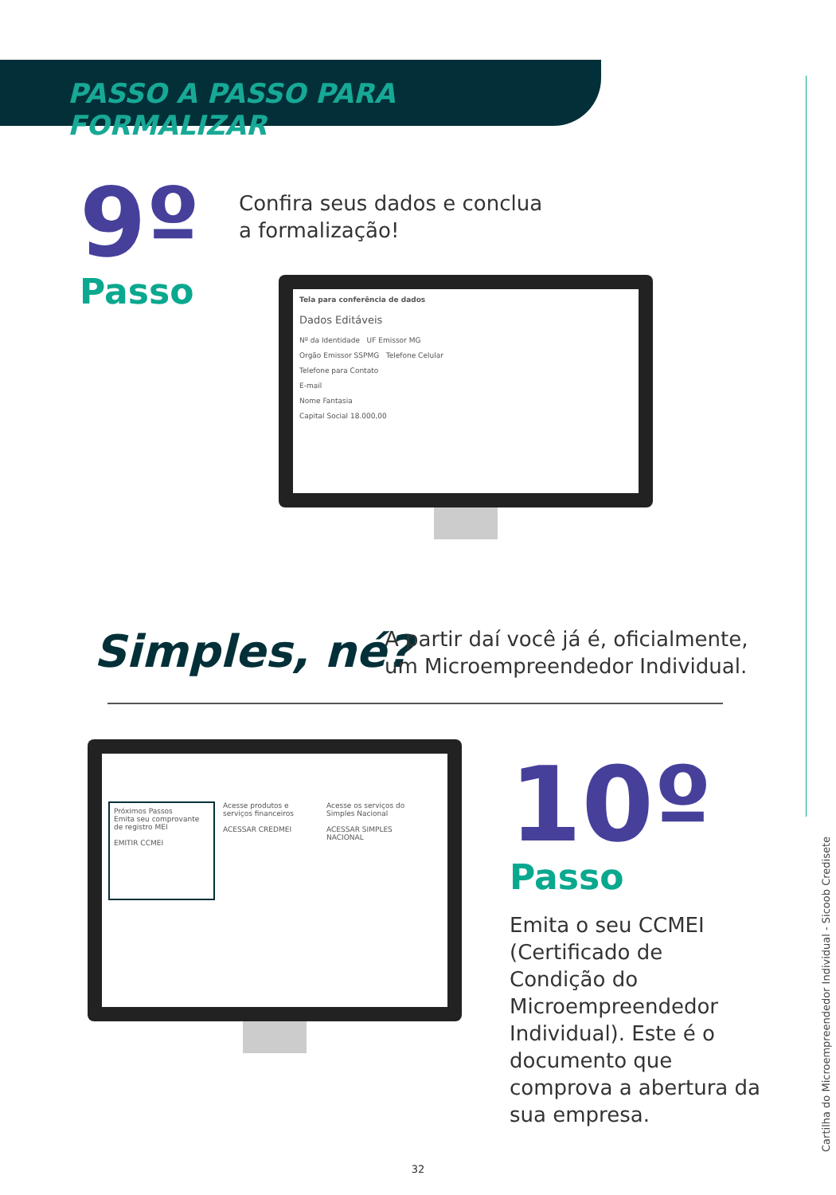PASSO A PASSO PARA FORMALIZAR
9º
Passo
Confira seus dados e conclua
a formalização!
Tela para conferência de dados
Dados Editáveis
Nº da Identidade UF Emissor MG
Orgão Emissor SSPMG Telefone Celular
Telefone para Contato
E-mail
Nome Fantasia
Capital Social 18.000,00
Simples, né?
A partir daí você já é, oficialmente,
um Microempreendedor Individual.
Próximos Passos
Emita seu comprovante de registro MEI
EMITIR CCMEI
Acesse produtos e serviços financeiros
ACESSAR CREDMEI
Acesse os serviços do Simples Nacional
ACESSAR SIMPLES NACIONAL
10º
Passo
Emita o seu CCMEI (Certificado de Condição do Microempreendedor Individual). Este é o documento que comprova a abertura da sua empresa.
Cartilha do Microempreendedor Individual - Sicoob Credisete
32